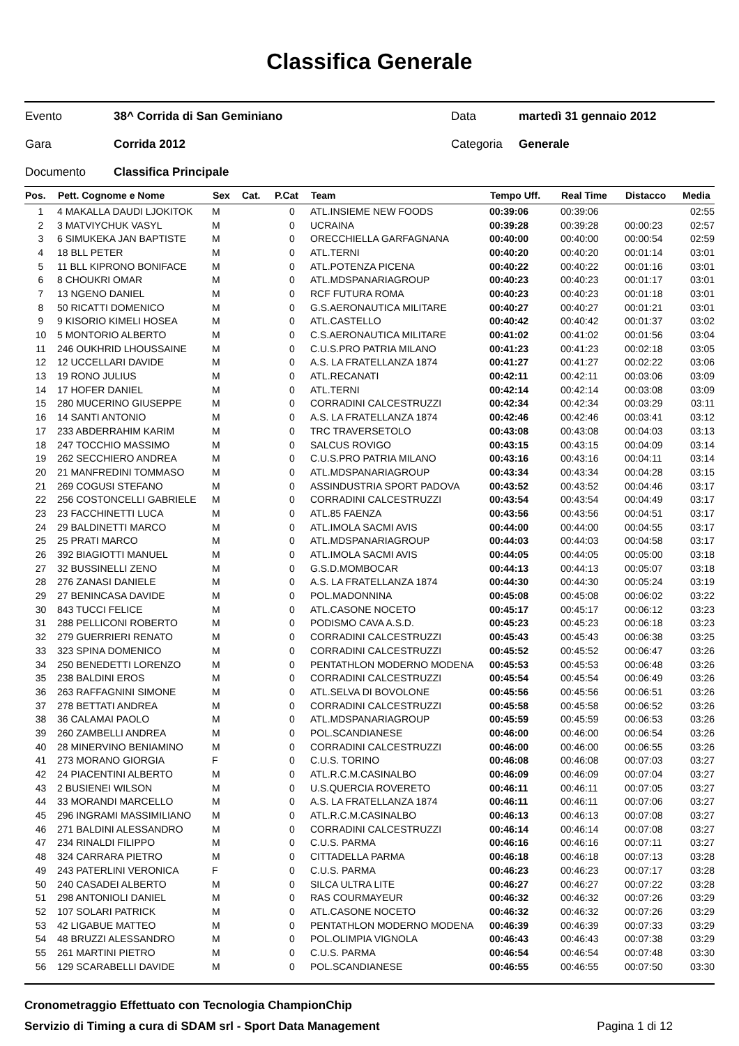Classifica Generale
| Evento | 38^ Corrida di San Geminiano | Data | martedì 31 gennaio 2012 |
| Gara | Corrida 2012 | Categoria | Generale |
| Documento | Classifica Principale | | |
| Pos. | Pett. Cognome e Nome | Sex | Cat. | P.Cat | Team | Tempo Uff. | Real Time | Distacco | Media |
| --- | --- | --- | --- | --- | --- | --- | --- | --- | --- |
| 1 | 4 MAKALLA DAUDI LJOKITOK | M | | 0 | ATL.INSIEME NEW FOODS | 00:39:06 | 00:39:06 | | 02:55 |
| 2 | 3 MATVIYCHUK VASYL | M | | 0 | UCRAINA | 00:39:28 | 00:39:28 | 00:00:23 | 02:57 |
| 3 | 6 SIMUKEKA JAN BAPTISTE | M | | 0 | ORECCHIELLA GARFAGNANA | 00:40:00 | 00:40:00 | 00:00:54 | 02:59 |
| 4 | 18 BLL PETER | M | | 0 | ATL.TERNI | 00:40:20 | 00:40:20 | 00:01:14 | 03:01 |
| 5 | 11 BLL KIPRONO BONIFACE | M | | 0 | ATL.POTENZA PICENA | 00:40:22 | 00:40:22 | 00:01:16 | 03:01 |
| 6 | 8 CHOUKRI OMAR | M | | 0 | ATL.MDSPANARIAGROUP | 00:40:23 | 00:40:23 | 00:01:17 | 03:01 |
| 7 | 13 NGENO DANIEL | M | | 0 | RCF FUTURA ROMA | 00:40:23 | 00:40:23 | 00:01:18 | 03:01 |
| 8 | 50 RICATTI DOMENICO | M | | 0 | G.S.AERONAUTICA MILITARE | 00:40:27 | 00:40:27 | 00:01:21 | 03:01 |
| 9 | 9 KISORIO KIMELI HOSEA | M | | 0 | ATL.CASTELLO | 00:40:42 | 00:40:42 | 00:01:37 | 03:02 |
| 10 | 5 MONTORIO ALBERTO | M | | 0 | C.S.AERONAUTICA MILITARE | 00:41:02 | 00:41:02 | 00:01:56 | 03:04 |
| 11 | 246 OUKHRID LHOUSSAINE | M | | 0 | C.U.S.PRO PATRIA MILANO | 00:41:23 | 00:41:23 | 00:02:18 | 03:05 |
| 12 | 12 UCCELLARI DAVIDE | M | | 0 | A.S. LA FRATELLANZA 1874 | 00:41:27 | 00:41:27 | 00:02:22 | 03:06 |
| 13 | 19 RONO JULIUS | M | | 0 | ATL.RECANATI | 00:42:11 | 00:42:11 | 00:03:06 | 03:09 |
| 14 | 17 HOFER DANIEL | M | | 0 | ATL.TERNI | 00:42:14 | 00:42:14 | 00:03:08 | 03:09 |
| 15 | 280 MUCERINO GIUSEPPE | M | | 0 | CORRADINI CALCESTRUZZI | 00:42:34 | 00:42:34 | 00:03:29 | 03:11 |
| 16 | 14 SANTI ANTONIO | M | | 0 | A.S. LA FRATELLANZA 1874 | 00:42:46 | 00:42:46 | 00:03:41 | 03:12 |
| 17 | 233 ABDERRAHIM KARIM | M | | 0 | TRC TRAVERSETOLO | 00:43:08 | 00:43:08 | 00:04:03 | 03:13 |
| 18 | 247 TOCCHIO MASSIMO | M | | 0 | SALCUS ROVIGO | 00:43:15 | 00:43:15 | 00:04:09 | 03:14 |
| 19 | 262 SECCHIERO ANDREA | M | | 0 | C.U.S.PRO PATRIA MILANO | 00:43:16 | 00:43:16 | 00:04:11 | 03:14 |
| 20 | 21 MANFREDINI TOMMASO | M | | 0 | ATL.MDSPANARIAGROUP | 00:43:34 | 00:43:34 | 00:04:28 | 03:15 |
| 21 | 269 COGUSI STEFANO | M | | 0 | ASSINDUSTRIA SPORT PADOVA | 00:43:52 | 00:43:52 | 00:04:46 | 03:17 |
| 22 | 256 COSTONCELLI GABRIELE | M | | 0 | CORRADINI CALCESTRUZZI | 00:43:54 | 00:43:54 | 00:04:49 | 03:17 |
| 23 | 23 FACCHINETTI LUCA | M | | 0 | ATL.85 FAENZA | 00:43:56 | 00:43:56 | 00:04:51 | 03:17 |
| 24 | 29 BALDINETTI MARCO | M | | 0 | ATL.IMOLA SACMI AVIS | 00:44:00 | 00:44:00 | 00:04:55 | 03:17 |
| 25 | 25 PRATI MARCO | M | | 0 | ATL.MDSPANARIAGROUP | 00:44:03 | 00:44:03 | 00:04:58 | 03:17 |
| 26 | 392 BIAGIOTTI MANUEL | M | | 0 | ATL.IMOLA SACMI AVIS | 00:44:05 | 00:44:05 | 00:05:00 | 03:18 |
| 27 | 32 BUSSINELLI ZENO | M | | 0 | G.S.D.MOMBOCAR | 00:44:13 | 00:44:13 | 00:05:07 | 03:18 |
| 28 | 276 ZANASI DANIELE | M | | 0 | A.S. LA FRATELLANZA 1874 | 00:44:30 | 00:44:30 | 00:05:24 | 03:19 |
| 29 | 27 BENINCASA DAVIDE | M | | 0 | POL.MADONNINA | 00:45:08 | 00:45:08 | 00:06:02 | 03:22 |
| 30 | 843 TUCCI FELICE | M | | 0 | ATL.CASONE NOCETO | 00:45:17 | 00:45:17 | 00:06:12 | 03:23 |
| 31 | 288 PELLICONI ROBERTO | M | | 0 | PODISMO CAVA A.S.D. | 00:45:23 | 00:45:23 | 00:06:18 | 03:23 |
| 32 | 279 GUERRIERI RENATO | M | | 0 | CORRADINI CALCESTRUZZI | 00:45:43 | 00:45:43 | 00:06:38 | 03:25 |
| 33 | 323 SPINA DOMENICO | M | | 0 | CORRADINI CALCESTRUZZI | 00:45:52 | 00:45:52 | 00:06:47 | 03:26 |
| 34 | 250 BENEDETTI LORENZO | M | | 0 | PENTATHLON MODERNO MODENA | 00:45:53 | 00:45:53 | 00:06:48 | 03:26 |
| 35 | 238 BALDINI EROS | M | | 0 | CORRADINI CALCESTRUZZI | 00:45:54 | 00:45:54 | 00:06:49 | 03:26 |
| 36 | 263 RAFFAGNINI SIMONE | M | | 0 | ATL.SELVA DI BOVOLONE | 00:45:56 | 00:45:56 | 00:06:51 | 03:26 |
| 37 | 278 BETTATI ANDREA | M | | 0 | CORRADINI CALCESTRUZZI | 00:45:58 | 00:45:58 | 00:06:52 | 03:26 |
| 38 | 36 CALAMAI PAOLO | M | | 0 | ATL.MDSPANARIAGROUP | 00:45:59 | 00:45:59 | 00:06:53 | 03:26 |
| 39 | 260 ZAMBELLI ANDREA | M | | 0 | POL.SCANDIANESE | 00:46:00 | 00:46:00 | 00:06:54 | 03:26 |
| 40 | 28 MINERVINO BENIAMINO | M | | 0 | CORRADINI CALCESTRUZZI | 00:46:00 | 00:46:00 | 00:06:55 | 03:26 |
| 41 | 273 MORANO GIORGIA | F | | 0 | C.U.S. TORINO | 00:46:08 | 00:46:08 | 00:07:03 | 03:27 |
| 42 | 24 PIACENTINI ALBERTO | M | | 0 | ATL.R.C.M.CASINALBO | 00:46:09 | 00:46:09 | 00:07:04 | 03:27 |
| 43 | 2 BUSIENEI WILSON | M | | 0 | U.S.QUERCIA ROVERETO | 00:46:11 | 00:46:11 | 00:07:05 | 03:27 |
| 44 | 33 MORANDI MARCELLO | M | | 0 | A.S. LA FRATELLANZA 1874 | 00:46:11 | 00:46:11 | 00:07:06 | 03:27 |
| 45 | 296 INGRAMI MASSIMILIANO | M | | 0 | ATL.R.C.M.CASINALBO | 00:46:13 | 00:46:13 | 00:07:08 | 03:27 |
| 46 | 271 BALDINI ALESSANDRO | M | | 0 | CORRADINI CALCESTRUZZI | 00:46:14 | 00:46:14 | 00:07:08 | 03:27 |
| 47 | 234 RINALDI FILIPPO | M | | 0 | C.U.S. PARMA | 00:46:16 | 00:46:16 | 00:07:11 | 03:27 |
| 48 | 324 CARRARA PIETRO | M | | 0 | CITTADELLA PARMA | 00:46:18 | 00:46:18 | 00:07:13 | 03:28 |
| 49 | 243 PATERLINI VERONICA | F | | 0 | C.U.S. PARMA | 00:46:23 | 00:46:23 | 00:07:17 | 03:28 |
| 50 | 240 CASADEI ALBERTO | M | | 0 | SILCA ULTRA LITE | 00:46:27 | 00:46:27 | 00:07:22 | 03:28 |
| 51 | 298 ANTONIOLI DANIEL | M | | 0 | RAS COURMAYEUR | 00:46:32 | 00:46:32 | 00:07:26 | 03:29 |
| 52 | 107 SOLARI PATRICK | M | | 0 | ATL.CASONE NOCETO | 00:46:32 | 00:46:32 | 00:07:26 | 03:29 |
| 53 | 42 LIGABUE MATTEO | M | | 0 | PENTATHLON MODERNO MODENA | 00:46:39 | 00:46:39 | 00:07:33 | 03:29 |
| 54 | 48 BRUZZI ALESSANDRO | M | | 0 | POL.OLIMPIA VIGNOLA | 00:46:43 | 00:46:43 | 00:07:38 | 03:29 |
| 55 | 261 MARTINI PIETRO | M | | 0 | C.U.S. PARMA | 00:46:54 | 00:46:54 | 00:07:48 | 03:30 |
| 56 | 129 SCARABELLI DAVIDE | M | | 0 | POL.SCANDIANESE | 00:46:55 | 00:46:55 | 00:07:50 | 03:30 |
Cronometraggio Effettuato con Tecnologia ChampionChip
Servizio di Timing a cura di SDAM srl - Sport Data Management Pagina 1 di 12